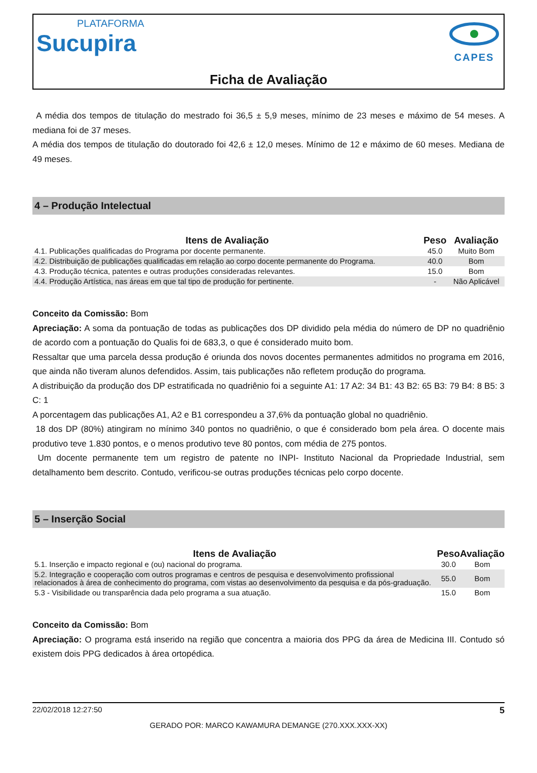PLATAFORMA
Sucupira
CAPES
Ficha de Avaliação
A média dos tempos de titulação do mestrado foi 36,5 ± 5,9 meses, mínimo de 23 meses e máximo de 54 meses. A mediana foi de 37 meses.
A média dos tempos de titulação do doutorado foi 42,6 ± 12,0 meses. Mínimo de 12 e máximo de 60 meses. Mediana de 49 meses.
4 – Produção Intelectual
| Itens de Avaliação | Peso | Avaliação |
| --- | --- | --- |
| 4.1. Publicações qualificadas do Programa por docente permanente. | 45.0 | Muito Bom |
| 4.2. Distribuição de publicações qualificadas em relação ao corpo docente permanente do Programa. | 40.0 | Bom |
| 4.3. Produção técnica, patentes e outras produções consideradas relevantes. | 15.0 | Bom |
| 4.4. Produção Artística, nas áreas em que tal tipo de produção for pertinente. | - | Não Aplicável |
Conceito da Comissão: Bom
Apreciação: A soma da pontuação de todas as publicações dos DP dividido pela média do número de DP no quadriênio de acordo com a pontuação do Qualis foi de 683,3, o que é considerado muito bom.
Ressaltar que uma parcela dessa produção é oriunda dos novos docentes permanentes admitidos no programa em 2016, que ainda não tiveram alunos defendidos. Assim, tais publicações não refletem produção do programa.
A distribuição da produção dos DP estratificada no quadriênio foi a seguinte A1: 17 A2: 34 B1: 43 B2: 65 B3: 79 B4: 8 B5: 3 C: 1
A porcentagem das publicações A1, A2 e B1 correspondeu a 37,6% da pontuação global no quadriênio.
18 dos DP (80%) atingiram no mínimo 340 pontos no quadriênio, o que é considerado bom pela área. O docente mais produtivo teve 1.830 pontos, e o menos produtivo teve 80 pontos, com média de 275 pontos.
Um docente permanente tem um registro de patente no INPI- Instituto Nacional da Propriedade Industrial, sem detalhamento bem descrito. Contudo, verificou-se outras produções técnicas pelo corpo docente.
5 – Inserção Social
| Itens de Avaliação | Peso | Avaliação |
| --- | --- | --- |
| 5.1. Inserção e impacto regional e (ou) nacional do programa. | 30.0 | Bom |
| 5.2. Integração e cooperação com outros programas e centros de pesquisa e desenvolvimento profissional relacionados à área de conhecimento do programa, com vistas ao desenvolvimento da pesquisa e da pós-graduação. | 55.0 | Bom |
| 5.3 - Visibilidade ou transparência dada pelo programa a sua atuação. | 15.0 | Bom |
Conceito da Comissão: Bom
Apreciação: O programa está inserido na região que concentra a maioria dos PPG da área de Medicina III. Contudo só existem dois PPG dedicados à área ortopédica.
22/02/2018 12:27:50 5
GERADO POR: MARCO KAWAMURA DEMANGE (270.XXX.XXX-XX)